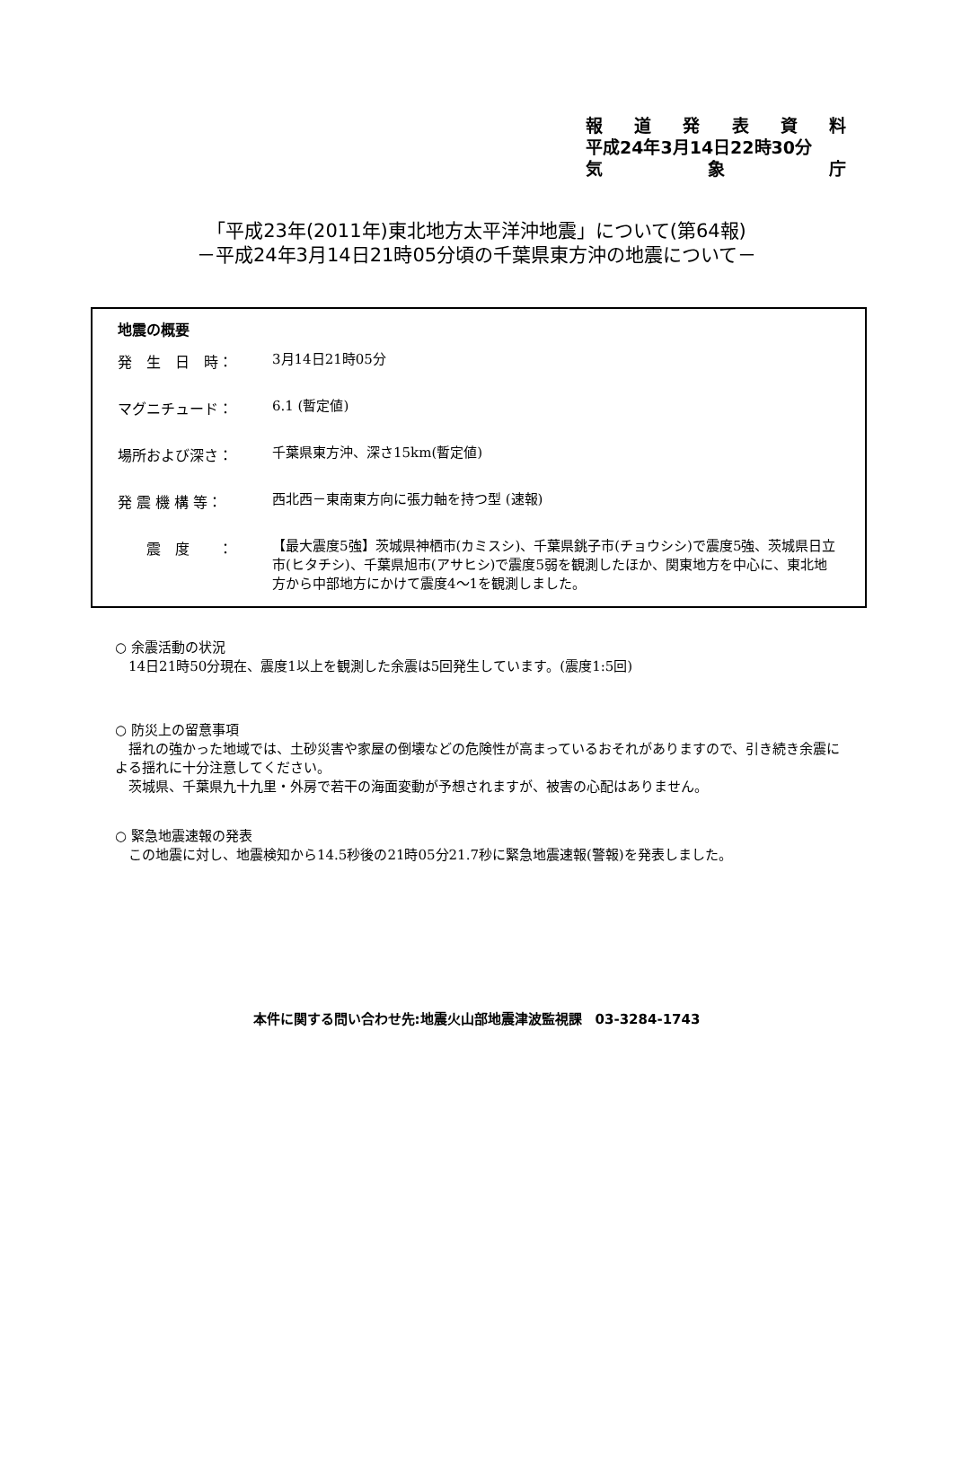報道発表資料
平成24年3月14日22時30分
気 象 庁
「平成23年(2011年)東北地方太平洋沖地震」について(第64報)
－平成24年3月14日21時05分頃の千葉県東方沖の地震について－
地震の概要
発　生　日　時：
3月14日21時05分
マグニチュード：
6.1 (暫定値)
場所および深さ：
千葉県東方沖、深さ15km(暫定値)
発 震 機 構 等：
西北西－東南東方向に張力軸を持つ型 (速報)
　　震　度　　：
【最大震度5強】茨城県神栖市(カミスシ)、千葉県銚子市(チョウシシ)で震度5強、茨城県日立市(ヒタチシ)、千葉県旭市(アサヒシ)で震度5弱を観測したほか、関東地方を中心に、東北地方から中部地方にかけて震度4～1を観測しました。
○ 余震活動の状況
　14日21時50分現在、震度1以上を観測した余震は5回発生しています。(震度1:5回)
○ 防災上の留意事項
　揺れの強かった地域では、土砂災害や家屋の倒壊などの危険性が高まっているおそれがありますので、引き続き余震による揺れに十分注意してください。
　茨城県、千葉県九十九里・外房で若干の海面変動が予想されますが、被害の心配はありません。
○ 緊急地震速報の発表
　この地震に対し、地震検知から14.5秒後の21時05分21.7秒に緊急地震速報(警報)を発表しました。
本件に関する問い合わせ先:地震火山部地震津波監視課　03-3284-1743